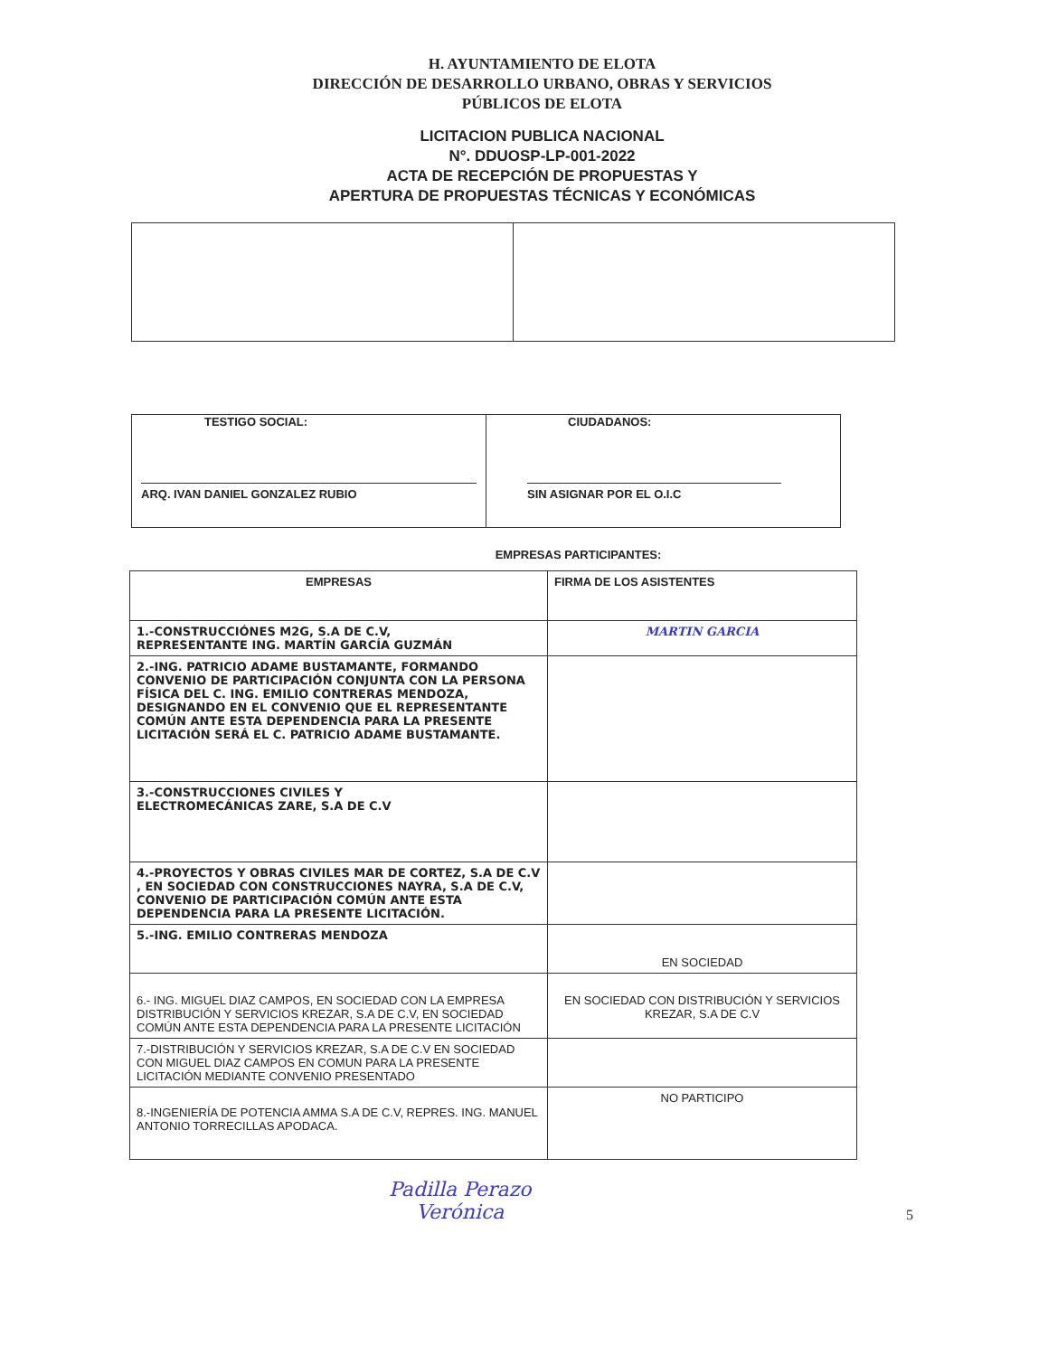H. AYUNTAMIENTO DE ELOTA
DIRECCIÓN DE DESARROLLO URBANO, OBRAS Y SERVICIOS
PÚBLICOS DE ELOTA
LICITACION PUBLICA NACIONAL
N°. DDUOSP-LP-001-2022
ACTA DE RECEPCIÓN DE PROPUESTAS Y
APERTURA DE PROPUESTAS TÉCNICAS Y ECONÓMICAS
| TESTIGO SOCIAL: ARQ. IVAN DANIEL GONZALEZ RUBIO | CIUDADANOS: SIN ASIGNAR POR EL O.I.C |
EMPRESAS PARTICIPANTES:
| EMPRESAS | FIRMA DE LOS ASISTENTES |
| 1.-CONSTRUCCIÓNES M2G, S.A DE C.V, REPRESENTANTE ING. MARTÍN GARCÍA GUZMÁN | MARTIN GARCIA |
| 2.-ING. PATRICIO ADAME BUSTAMANTE, FORMANDO CONVENIO DE PARTICIPACIÓN CONJUNTA CON LA PERSONA FÍSICA DEL C. ING. EMILIO CONTRERAS MENDOZA, DESIGNANDO EN EL CONVENIO QUE EL REPRESENTANTE COMÚN ANTE ESTA DEPENDENCIA PARA LA PRESENTE LICITACIÓN SERÁ EL C. PATRICIO ADAME BUSTAMANTE. | |
| 3.-CONSTRUCCIONES CIVILES Y ELECTROMECÁNICAS ZARE, S.A DE C.V | |
| 4.-PROYECTOS Y OBRAS CIVILES MAR DE CORTEZ, S.A DE C.V , EN SOCIEDAD CON CONSTRUCCIONES NAYRA, S.A DE C.V, CONVENIO DE PARTICIPACIÓN COMÚN ANTE ESTA DEPENDENCIA PARA LA PRESENTE LICITACIÓN. | |
| 5.-ING. EMILIO CONTRERAS MENDOZA | EN SOCIEDAD |
| 6.- ING. MIGUEL DIAZ CAMPOS, EN SOCIEDAD CON LA EMPRESA DISTRIBUCIÓN Y SERVICIOS KREZAR, S.A DE C.V, EN SOCIEDAD COMÚN ANTE ESTA DEPENDENCIA PARA LA PRESENTE LICITACIÓN | EN SOCIEDAD CON DISTRIBUCIÓN Y SERVICIOS KREZAR, S.A DE C.V |
| 7.-DISTRIBUCIÓN Y SERVICIOS KREZAR, S.A DE C.V EN SOCIEDAD CON MIGUEL DIAZ CAMPOS EN COMUN PARA LA PRESENTE LICITACIÓN MEDIANTE CONVENIO PRESENTADO | |
| 8.-INGENIERÍA DE POTENCIA AMMA S.A DE C.V, REPRES. ING. MANUEL ANTONIO TORRECILLAS APODACA. | NO PARTICIPO |
Padilla Perazo
Verónica 5